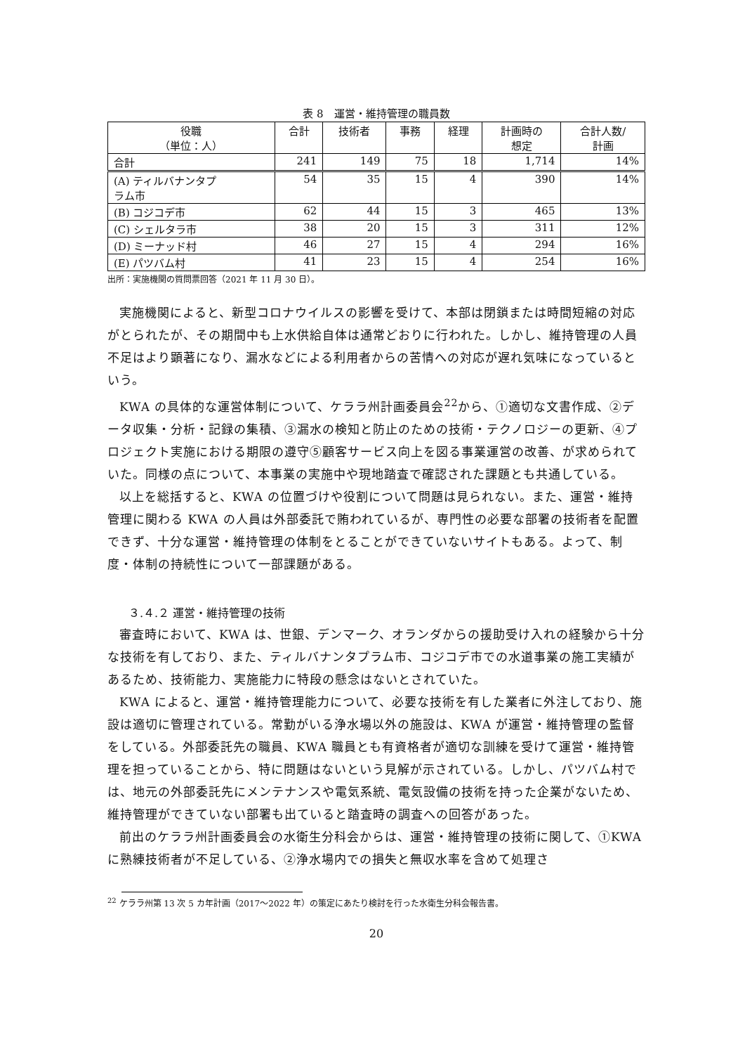表 8　運営・維持管理の職員数
| 役職 （単位：人） | 合計 | 技術者 | 事務 | 経理 | 計画時の 想定 | 合計人数/ 計画 |
| --- | --- | --- | --- | --- | --- | --- |
| 合計 | 241 | 149 | 75 | 18 | 1,714 | 14% |
| (A) ティルバナンタプ ラム市 | 54 | 35 | 15 | 4 | 390 | 14% |
| (B) コジコデ市 | 62 | 44 | 15 | 3 | 465 | 13% |
| (C) シェルタラ市 | 38 | 20 | 15 | 3 | 311 | 12% |
| (D) ミーナッド村 | 46 | 27 | 15 | 4 | 294 | 16% |
| (E) パツバム村 | 41 | 23 | 15 | 4 | 254 | 16% |
出所：実施機関の質問票回答（2021 年 11 月 30 日）。
実施機関によると、新型コロナウイルスの影響を受けて、本部は閉鎖または時間短縮の対応がとられたが、その期間中も上水供給自体は通常どおりに行われた。しかし、維持管理の人員不足はより顕著になり、漏水などによる利用者からの苦情への対応が遅れ気味になっているという。
KWA の具体的な運営体制について、ケララ州計画委員会<sup>22</sup>から、①適切な文書作成、②データ収集・分析・記録の集積、③漏水の検知と防止のための技術・テクノロジーの更新、④プロジェクト実施における期限の遵守⑤顧客サービス向上を図る事業運営の改善、が求められていた。同様の点について、本事業の実施中や現地踏査で確認された課題とも共通している。
以上を総括すると、KWA の位置づけや役割について問題は見られない。また、運営・維持管理に関わる KWA の人員は外部委託で賄われているが、専門性の必要な部署の技術者を配置できず、十分な運営・維持管理の体制をとることができていないサイトもある。よって、制度・体制の持続性について一部課題がある。
３.４.２ 運営・維持管理の技術
審査時において、KWA は、世銀、デンマーク、オランダからの援助受け入れの経験から十分な技術を有しており、また、ティルバナンタプラム市、コジコデ市での水道事業の施工実績があるため、技術能力、実施能力に特段の懸念はないとされていた。
KWA によると、運営・維持管理能力について、必要な技術を有した業者に外注しており、施設は適切に管理されている。常勤がいる浄水場以外の施設は、KWA が運営・維持管理の監督をしている。外部委託先の職員、KWA 職員とも有資格者が適切な訓練を受けて運営・維持管理を担っていることから、特に問題はないという見解が示されている。しかし、パツバム村では、地元の外部委託先にメンテナンスや電気系統、電気設備の技術を持った企業がないため、維持管理ができていない部署も出ていると踏査時の調査への回答があった。
前出のケララ州計画委員会の水衛生分科会からは、運営・維持管理の技術に関して、①KWA に熟練技術者が不足している、②浄水場内での損失と無収水率を含めて処理さ
<sup>22</sup> ケララ州第 13 次 5 カ年計画（2017～2022 年）の策定にあたり検討を行った水衛生分科会報告書。
20